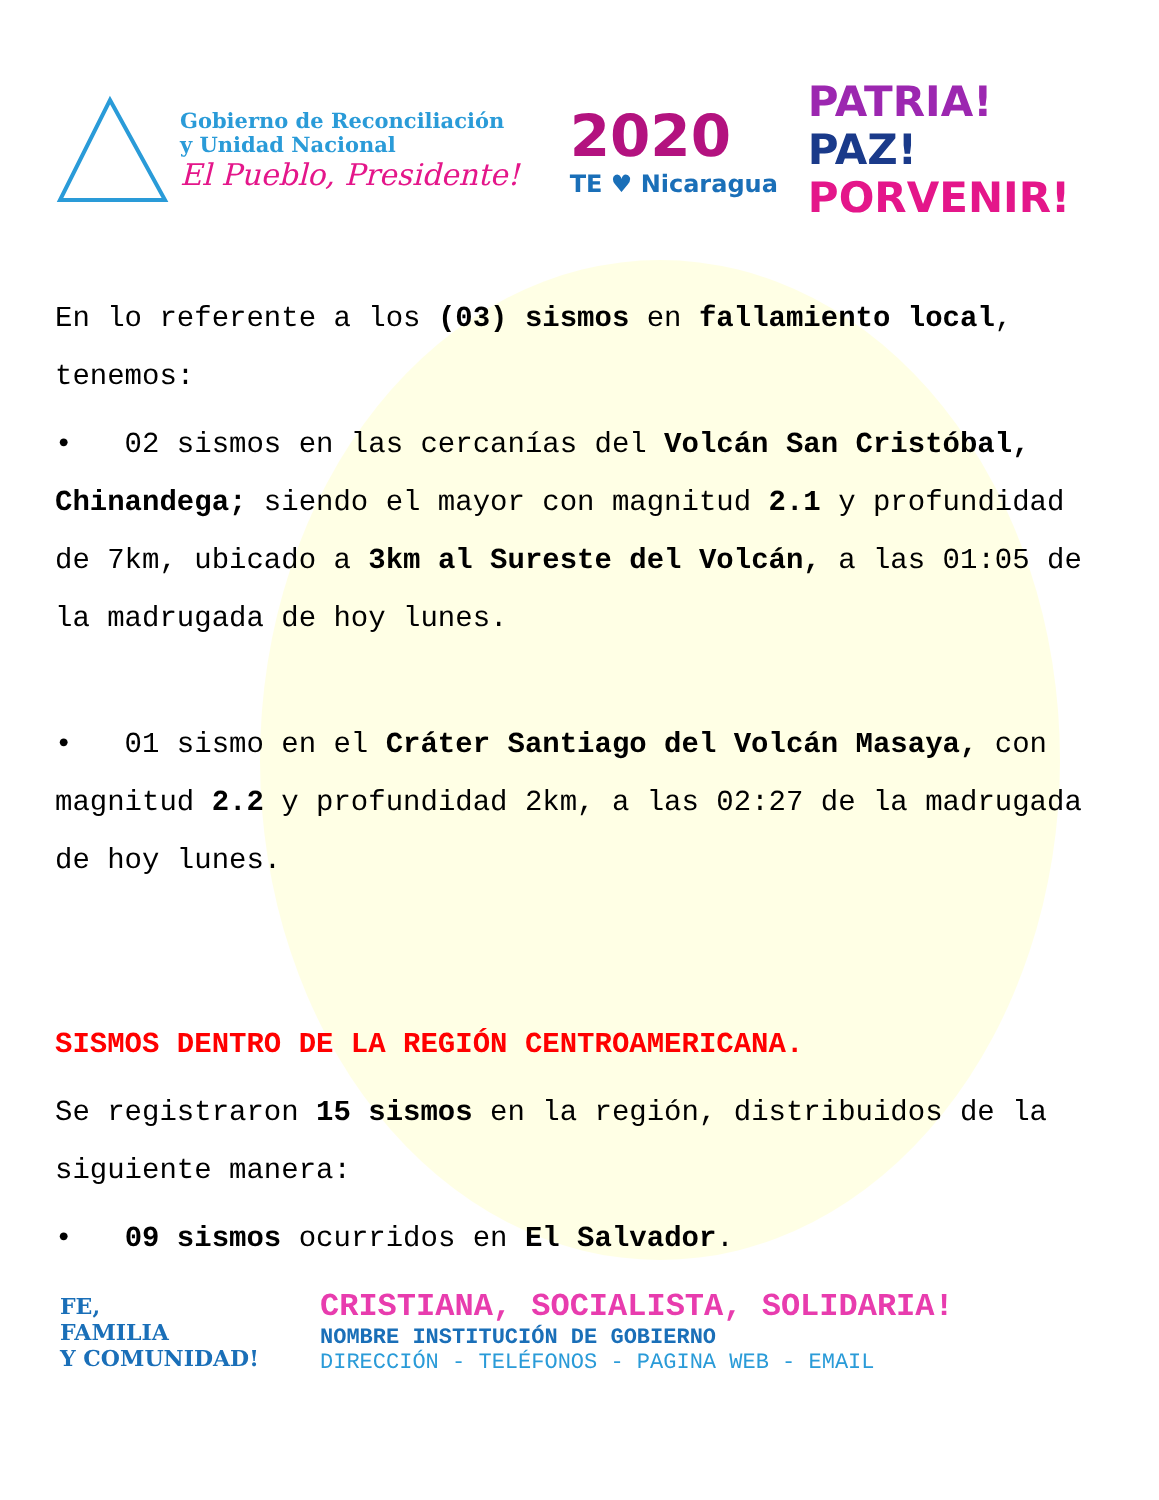Gobierno de Reconciliación
y Unidad Nacional
El Pueblo, Presidente!
2020
TE ♥ Nicaragua
PATRIA!
PAZ!
PORVENIR!
En lo referente a los (03) sismos en fallamiento local, tenemos:
• 02 sismos en las cercanías del Volcán San Cristóbal, Chinandega; siendo el mayor con magnitud 2.1 y profundidad de 7km, ubicado a 3km al Sureste del Volcán, a las 01:05 de la madrugada de hoy lunes.
• 01 sismo en el Cráter Santiago del Volcán Masaya, con magnitud 2.2 y profundidad 2km, a las 02:27 de la madrugada de hoy lunes.
SISMOS DENTRO DE LA REGIÓN CENTROAMERICANA.
Se registraron 15 sismos en la región, distribuidos de la siguiente manera:
• 09 sismos ocurridos en El Salvador.
FE,
FAMILIA
Y COMUNIDAD!
CRISTIANA, SOCIALISTA, SOLIDARIA!
NOMBRE INSTITUCIÓN DE GOBIERNO
DIRECCIÓN - TELÉFONOS - PAGINA WEB - EMAIL